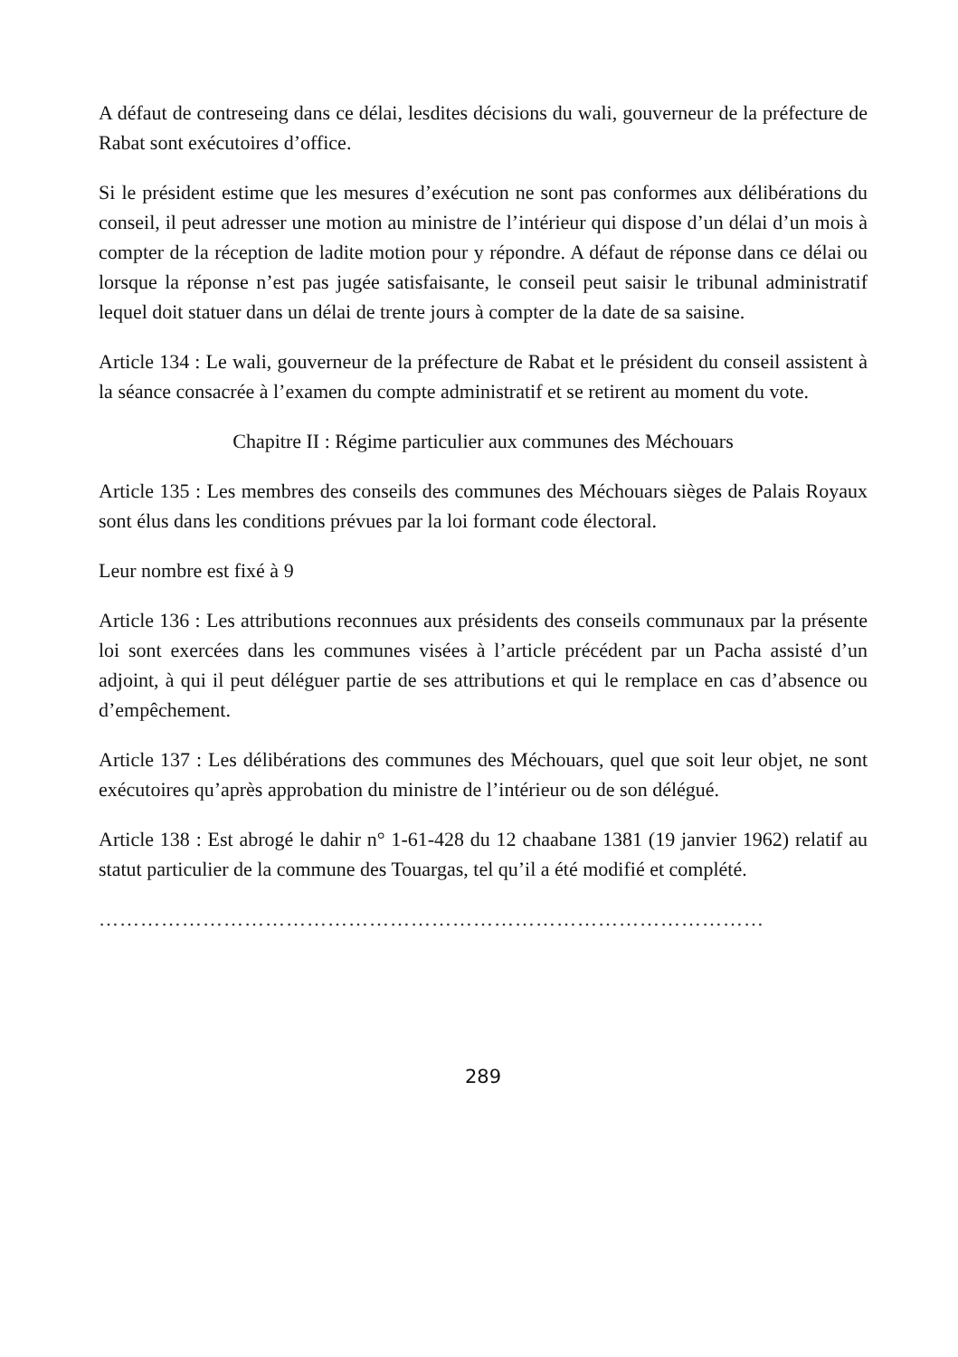A défaut de contreseing dans ce délai, lesdites décisions du wali, gouverneur de la préfecture de Rabat sont exécutoires d’office.
Si le président estime que les mesures d’exécution ne sont pas conformes aux délibérations du conseil, il peut adresser une motion au ministre de l’intérieur qui dispose d’un délai d’un mois à compter de la réception de ladite motion pour y répondre. A défaut de réponse dans ce délai ou lorsque la réponse n’est pas jugée satisfaisante, le conseil peut saisir le tribunal administratif lequel doit statuer dans un délai de trente jours à compter de la date de sa saisine.
Article 134 : Le wali, gouverneur de la préfecture de Rabat et le président du conseil assistent à la séance consacrée à l’examen du compte administratif et se retirent au moment du vote.
Chapitre II : Régime particulier aux communes des Méchouars
Article 135 : Les membres des conseils des communes des Méchouars sièges de Palais Royaux sont élus dans les conditions prévues par la loi formant code électoral.
Leur nombre est fixé à 9
Article 136 : Les attributions reconnues aux présidents des conseils communaux par la présente loi sont exercées dans les communes visées à l’article précédent par un Pacha assisté d’un adjoint, à qui il peut déléguer partie de ses attributions et qui le remplace en cas d’absence ou d’empêchement.
Article 137 : Les délibérations des communes des Méchouars, quel que soit leur objet, ne sont exécutoires qu’après approbation du ministre de l’intérieur ou de son délégué.
Article 138 : Est abrogé le dahir n° 1-61-428 du 12 chaabane 1381 (19 janvier 1962) relatif au statut particulier de la commune des Touargas, tel qu’il a été modifié et complété.
……………………………………………………………………………………
289